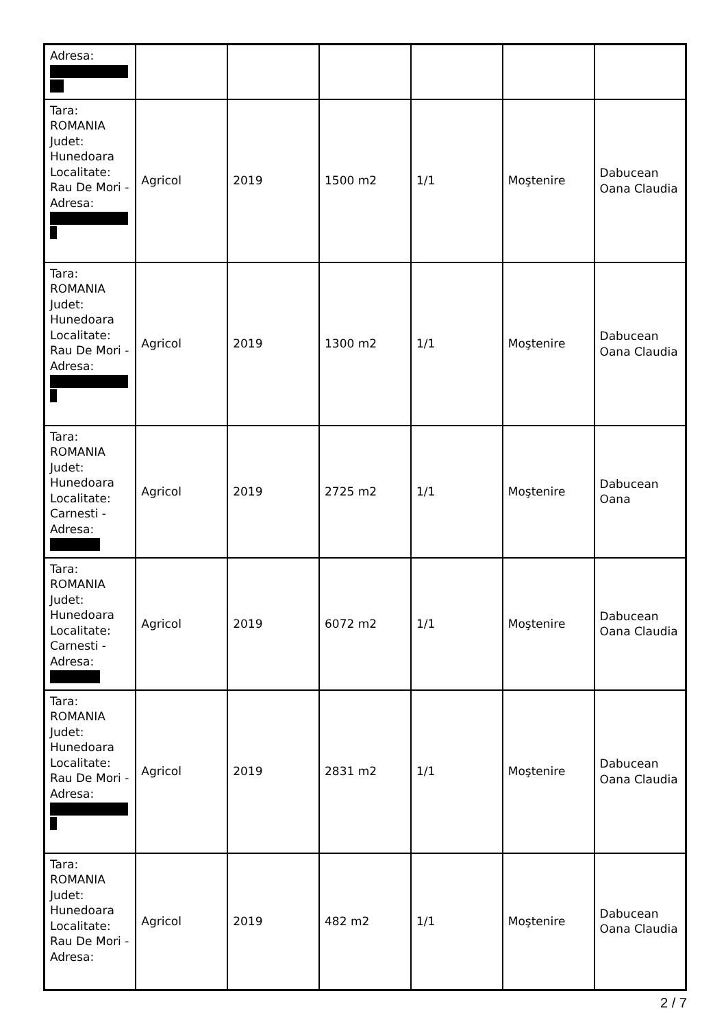| Adresa: | | | | | | |
| Tara: ROMANIA Judet: Hunedoara Localitate: Rau De Mori - Adresa: | Agricol | 2019 | 1500 m2 | 1/1 | Moştenire | Dabucean Oana Claudia |
| Tara: ROMANIA Judet: Hunedoara Localitate: Rau De Mori - Adresa: | Agricol | 2019 | 1300 m2 | 1/1 | Moştenire | Dabucean Oana Claudia |
| Tara: ROMANIA Judet: Hunedoara Localitate: Carnesti - Adresa: | Agricol | 2019 | 2725 m2 | 1/1 | Moştenire | Dabucean Oana |
| Tara: ROMANIA Judet: Hunedoara Localitate: Carnesti - Adresa: | Agricol | 2019 | 6072 m2 | 1/1 | Moştenire | Dabucean Oana Claudia |
| Tara: ROMANIA Judet: Hunedoara Localitate: Rau De Mori - Adresa: | Agricol | 2019 | 2831 m2 | 1/1 | Moştenire | Dabucean Oana Claudia |
| Tara: ROMANIA Judet: Hunedoara Localitate: Rau De Mori - Adresa: | Agricol | 2019 | 482 m2 | 1/1 | Moştenire | Dabucean Oana Claudia |
2 / 7